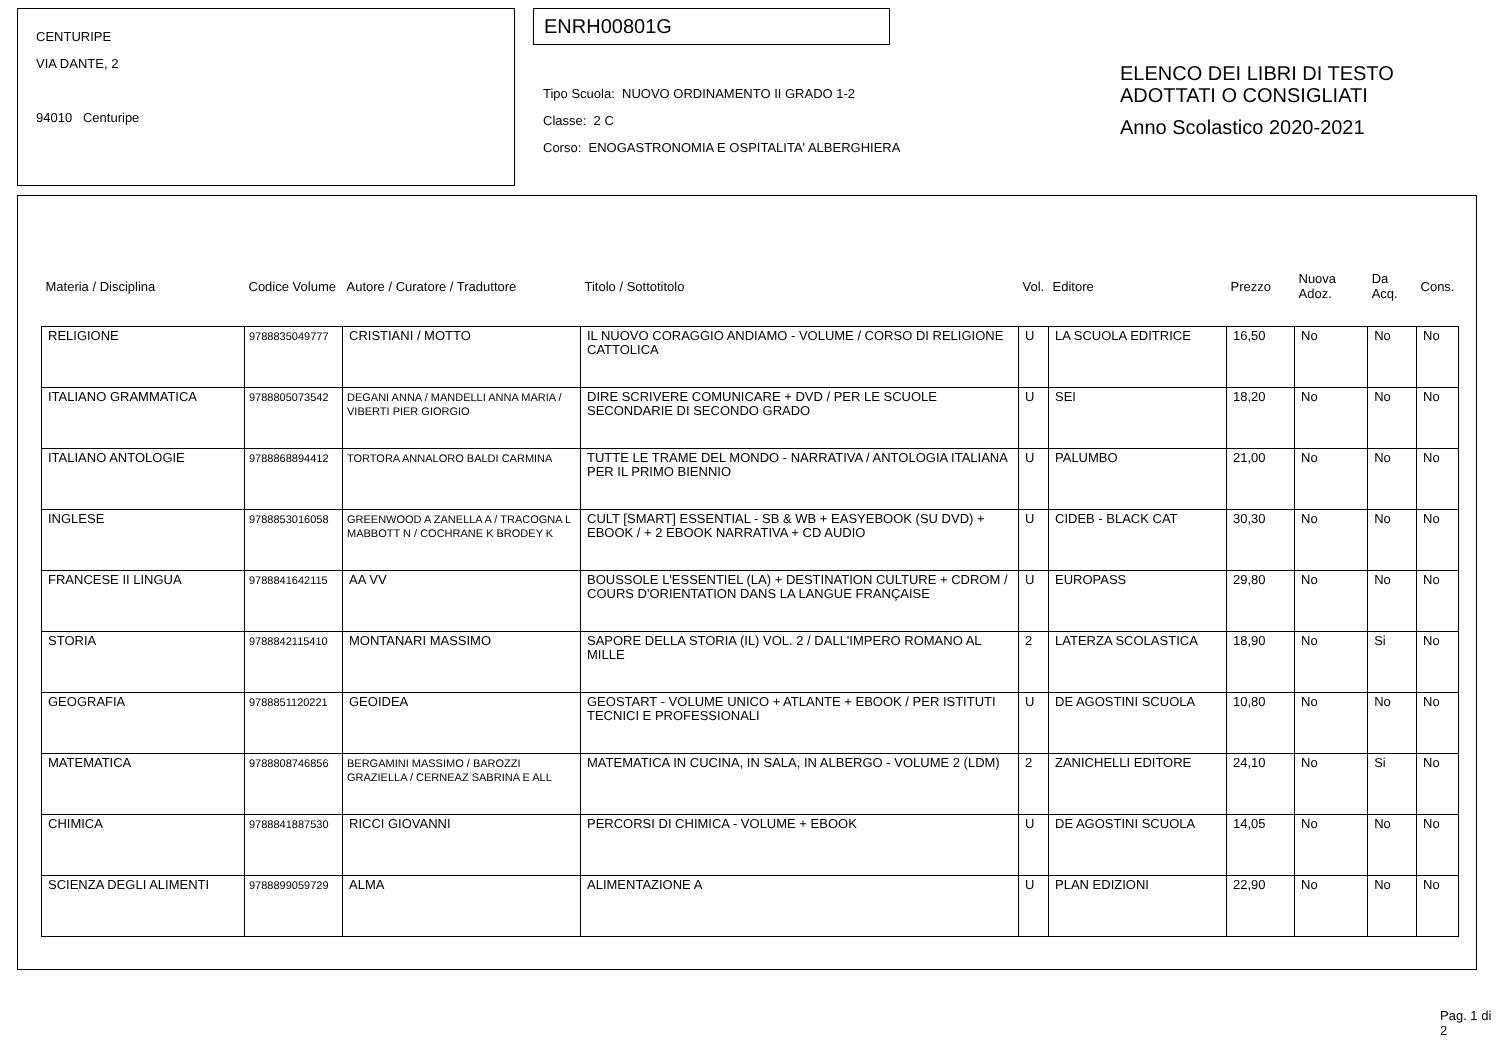CENTURIPE
VIA DANTE, 2
94010 Centuripe
ENRH00801G
Tipo Scuola: NUOVO ORDINAMENTO II GRADO 1-2
Classe: 2 C
Corso: ENOGASTRONOMIA E OSPITALITA' ALBERGHIERA
ELENCO DEI LIBRI DI TESTO
ADOTTATI O CONSIGLIATI
Anno Scolastico 2020-2021
| Materia / Disciplina | Codice Volume | Autore / Curatore / Traduttore | Titolo / Sottotitolo | Vol. | Editore | Prezzo | Nuova Adoz. | Da Acq. | Cons. |
| --- | --- | --- | --- | --- | --- | --- | --- | --- | --- |
| RELIGIONE | 9788835049777 | CRISTIANI / MOTTO | IL NUOVO CORAGGIO ANDIAMO - VOLUME / CORSO DI RELIGIONE CATTOLICA | U | LA SCUOLA EDITRICE | 16,50 | No | No | No |
| ITALIANO GRAMMATICA | 9788805073542 | DEGANI ANNA / MANDELLI ANNA MARIA / VIBERTI PIER GIORGIO | DIRE SCRIVERE COMUNICARE + DVD / PER LE SCUOLE SECONDARIE DI SECONDO GRADO | U | SEI | 18,20 | No | No | No |
| ITALIANO ANTOLOGIE | 9788868894412 | TORTORA ANNALORO BALDI CARMINA | TUTTE LE TRAME DEL MONDO - NARRATIVA / ANTOLOGIA ITALIANA PER IL PRIMO BIENNIO | U | PALUMBO | 21,00 | No | No | No |
| INGLESE | 9788853016058 | GREENWOOD A ZANELLA A / TRACOGNA L MABBOTT N / COCHRANE K BRODEY K | CULT [SMART] ESSENTIAL - SB & WB + EASYEBOOK (SU DVD) + EBOOK / + 2 EBOOK NARRATIVA + CD AUDIO | U | CIDEB - BLACK CAT | 30,30 | No | No | No |
| FRANCESE II LINGUA | 9788841642115 | AA VV | BOUSSOLE L'ESSENTIEL (LA) + DESTINATION CULTURE + CDROM / COURS D'ORIENTATION DANS LA LANGUE FRANÇAISE | U | EUROPASS | 29,80 | No | No | No |
| STORIA | 9788842115410 | MONTANARI MASSIMO | SAPORE DELLA STORIA (IL) VOL. 2 / DALL'IMPERO ROMANO AL MILLE | 2 | LATERZA SCOLASTICA | 18,90 | No | Si | No |
| GEOGRAFIA | 9788851120221 | GEOIDEA | GEOSTART - VOLUME UNICO + ATLANTE + EBOOK / PER ISTITUTI TECNICI E PROFESSIONALI | U | DE AGOSTINI SCUOLA | 10,80 | No | No | No |
| MATEMATICA | 9788808746856 | BERGAMINI MASSIMO / BAROZZI GRAZIELLA / CERNEAZ SABRINA E ALL | MATEMATICA IN CUCINA, IN SALA, IN ALBERGO - VOLUME 2 (LDM) | 2 | ZANICHELLI EDITORE | 24,10 | No | Si | No |
| CHIMICA | 9788841887530 | RICCI GIOVANNI | PERCORSI DI CHIMICA - VOLUME + EBOOK | U | DE AGOSTINI SCUOLA | 14,05 | No | No | No |
| SCIENZA DEGLI ALIMENTI | 9788899059729 | ALMA | ALIMENTAZIONE A | U | PLAN EDIZIONI | 22,90 | No | No | No |
Pag. 1 di 2